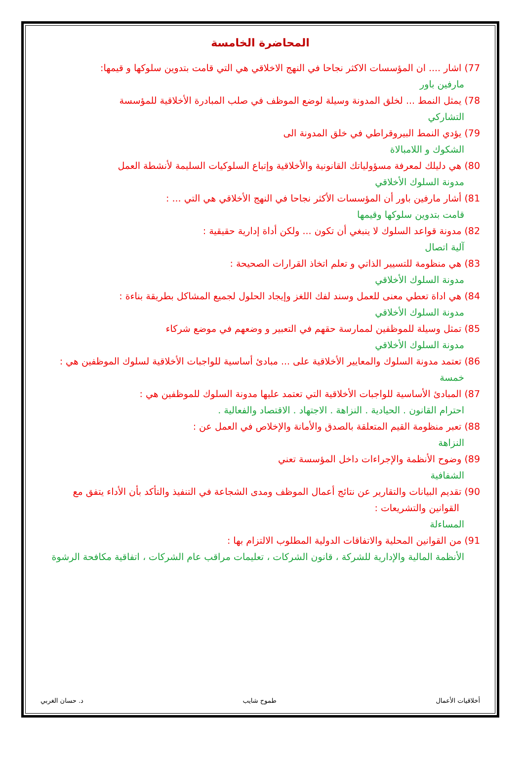المحاضرة الخامسة
77) اشار .... ان المؤسسات الاكثر نجاحا في النهج الاخلاقي هي التي قامت بتدوين سلوكها و قيمها:
مارفين باور
78) يمثل النمط ... لخلق المدونة وسيلة لوضع الموظف في صلب المبادرة الأخلاقية للمؤسسة
التشاركي
79) يؤدي النمط البيروقراطي في خلق المدونة الى
الشكوك و اللامبالاة
80) هي دليلك لمعرفة مسؤولياتك القانونية والأخلاقية وإتباع السلوكيات السليمة لأنشطة العمل
مدونة السلوك الأخلاقي
81) أشار مارفين باور أن المؤسسات الأكثر نجاحا في النهج الأخلاقي هي التي ... :
قامت بتدوين سلوكها وقيمها
82) مدونة قواعد السلوك لا ينبغي أن تكون ... ولكن أداة إدارية حقيقية :
آلية اتصال
83) هي منظومة للتسيير الذاتي و تعلم اتخاذ القرارات الصحيحة :
مدونة السلوك الأخلاقي
84) هي اداة تعطي معنى للعمل وسند لفك اللغز وإيجاد الحلول لجميع المشاكل بطريقة بناءة :
مدونة السلوك الأخلاقي
85) تمثل وسيلة للموظفين لممارسة حقهم في التعبير و وضعهم في موضع شركاء
مدونة السلوك الأخلاقي
86) تعتمد مدونة السلوك والمعايير الأخلاقية على ... مبادئ أساسية للواجبات الأخلاقية لسلوك الموظفين هي :
خمسة
87) المبادئ الأساسية للواجبات الأخلاقية التي تعتمد عليها مدونة السلوك للموظفين هي :
احترام القانون . الحيادية . النزاهة . الاجتهاد . الاقتصاد والفعالية .
88) تعبر منظومة القيم المتعلقة بالصدق والأمانة والإخلاص في العمل عن :
النزاهة
89) وضوح الأنظمة والإجراءات داخل المؤسسة تعني
الشفافية
90) تقديم البيانات والتقارير عن نتائج أعمال الموظف ومدى الشجاعة في التنفيذ والتأكد بأن الأداء يتفق مع
القوانين والتشريعات :
المساءلة
91) من القوانين المحلية والاتفاقات الدولية المطلوب الالتزام بها :
الأنظمة المالية والإدارية للشركة ، قانون الشركات ، تعليمات مراقب عام الشركات ، اتفاقية مكافحة الرشوة
أخلاقيات الأعمال طموح شايب د. حسان الغربي